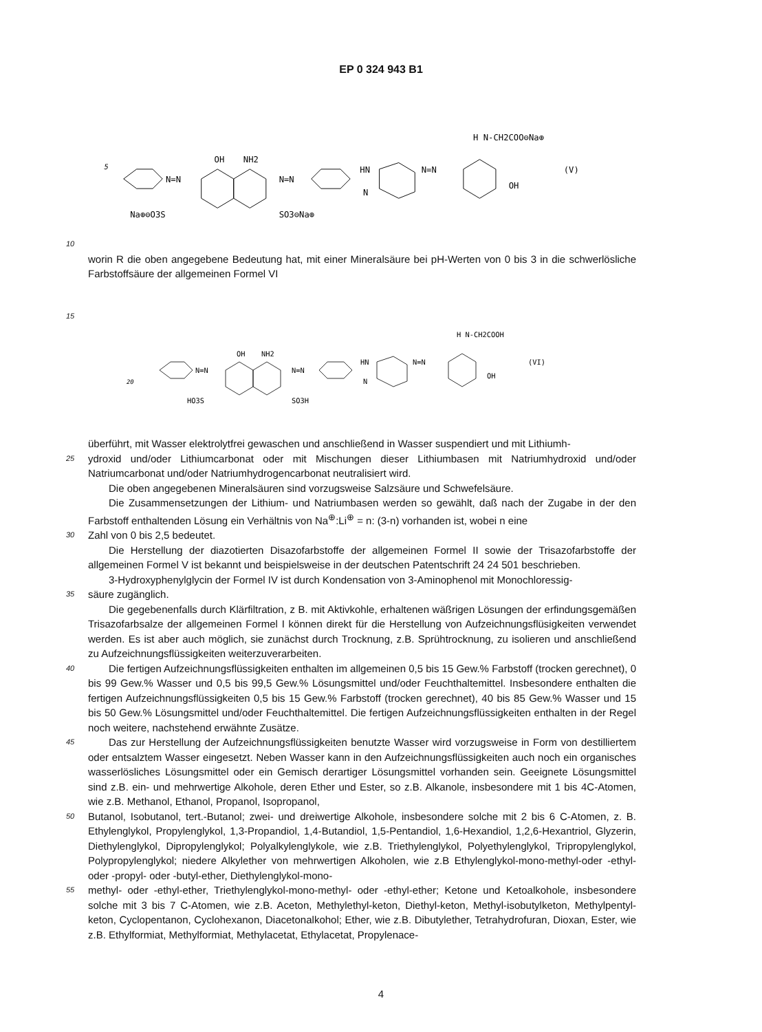EP 0 324 943 B1
5
N=N
OH
NH2
N=N
HN
N
N=N
H N-CH2COO⊖Na⊕
OH
(V)
Na⊕⊖O3S
SO3⊖Na⊕
10
worin R die oben angegebene Bedeutung hat, mit einer Mineralsäure bei pH-Werten von 0 bis 3 in die schwerlösliche Farbstoffsäure der allgemeinen Formel VI
15
N=N
OH
NH2
N=N
HN
N
N=N
H N-CH2COOH
OH
(VI)
HO3S
SO3H
20
überführt, mit Wasser elektrolytfrei gewaschen und anschließend in Wasser suspendiert und mit Lithiumh-
25
ydroxid und/oder Lithiumcarbonat oder mit Mischungen dieser Lithiumbasen mit Natriumhydroxid und/oder Natriumcarbonat und/oder Natriumhydrogencarbonat neutralisiert wird.
Die oben angegebenen Mineralsäuren sind vorzugsweise Salzsäure und Schwefelsäure.
Die Zusammensetzungen der Lithium- und Natriumbasen werden so gewählt, daß nach der Zugabe in der den Farbstoff enthaltenden Lösung ein Verhältnis von Na<sup>⊕</sup>:Li<sup>⊕</sup> = n: (3-n) vorhanden ist, wobei n eine
30
Zahl von 0 bis 2,5 bedeutet.
Die Herstellung der diazotierten Disazofarbstoffe der allgemeinen Formel II sowie der Trisazofarbstoffe der allgemeinen Formel V ist bekannt und beispielsweise in der deutschen Patentschrift 24 24 501 beschrieben.
3-Hydroxyphenylglycin der Formel IV ist durch Kondensation von 3-Aminophenol mit Monochloressig-
35
säure zugänglich.
Die gegebenenfalls durch Klärfiltration, z B. mit Aktivkohle, erhaltenen wäßrigen Lösungen der erfindungsgemäßen Trisazofarbsalze der allgemeinen Formel I können direkt für die Herstellung von Aufzeichnungsflüsigkeiten verwendet werden. Es ist aber auch möglich, sie zunächst durch Trocknung, z.B. Sprühtrocknung, zu isolieren und anschließend zu Aufzeichnungsflüssigkeiten weiterzuverarbeiten.
40
Die fertigen Aufzeichnungsflüssigkeiten enthalten im allgemeinen 0,5 bis 15 Gew.% Farbstoff (trocken gerechnet), 0 bis 99 Gew.% Wasser und 0,5 bis 99,5 Gew.% Lösungsmittel und/oder Feuchthaltemittel. Insbesondere enthalten die fertigen Aufzeichnungsflüssigkeiten 0,5 bis 15 Gew.% Farbstoff (trocken gerechnet), 40 bis 85 Gew.% Wasser und 15 bis 50 Gew.% Lösungsmittel und/oder Feuchthaltemittel. Die fertigen Aufzeichnungsflüssigkeiten enthalten in der Regel noch weitere, nachstehend erwähnte Zusätze.
45
Das zur Herstellung der Aufzeichnungsflüssigkeiten benutzte Wasser wird vorzugsweise in Form von destilliertem oder entsalztem Wasser eingesetzt. Neben Wasser kann in den Aufzeichnungsflüssigkeiten auch noch ein organisches wasserlösliches Lösungsmittel oder ein Gemisch derartiger Lösungsmittel vorhanden sein. Geeignete Lösungsmittel sind z.B. ein- und mehrwertige Alkohole, deren Ether und Ester, so z.B. Alkanole, insbesondere mit 1 bis 4C-Atomen, wie z.B. Methanol, Ethanol, Propanol, Isopropanol,
50
Butanol, Isobutanol, tert.-Butanol; zwei- und dreiwertige Alkohole, insbesondere solche mit 2 bis 6 C-Atomen, z. B. Ethylenglykol, Propylenglykol, 1,3-Propandiol, 1,4-Butandiol, 1,5-Pentandiol, 1,6-Hexandiol, 1,2,6-Hexantriol, Glyzerin, Diethylenglykol, Dipropylenglykol; Polyalkylenglykole, wie z.B. Triethylenglykol, Polyethylenglykol, Tripropylenglykol, Polypropylenglykol; niedere Alkylether von mehrwertigen Alkoholen, wie z.B Ethylenglykol-mono-methyl-oder -ethyl- oder -propyl- oder -butyl-ether, Diethylenglykol-mono-
55
methyl- oder -ethyl-ether, Triethylenglykol-mono-methyl- oder -ethyl-ether; Ketone und Ketoalkohole, insbesondere solche mit 3 bis 7 C-Atomen, wie z.B. Aceton, Methylethyl-keton, Diethyl-keton, Methyl-isobutylketon, Methylpentyl-keton, Cyclopentanon, Cyclohexanon, Diacetonalkohol; Ether, wie z.B. Dibutylether, Tetrahydrofuran, Dioxan, Ester, wie z.B. Ethylformiat, Methylformiat, Methylacetat, Ethylacetat, Propylenace-
4